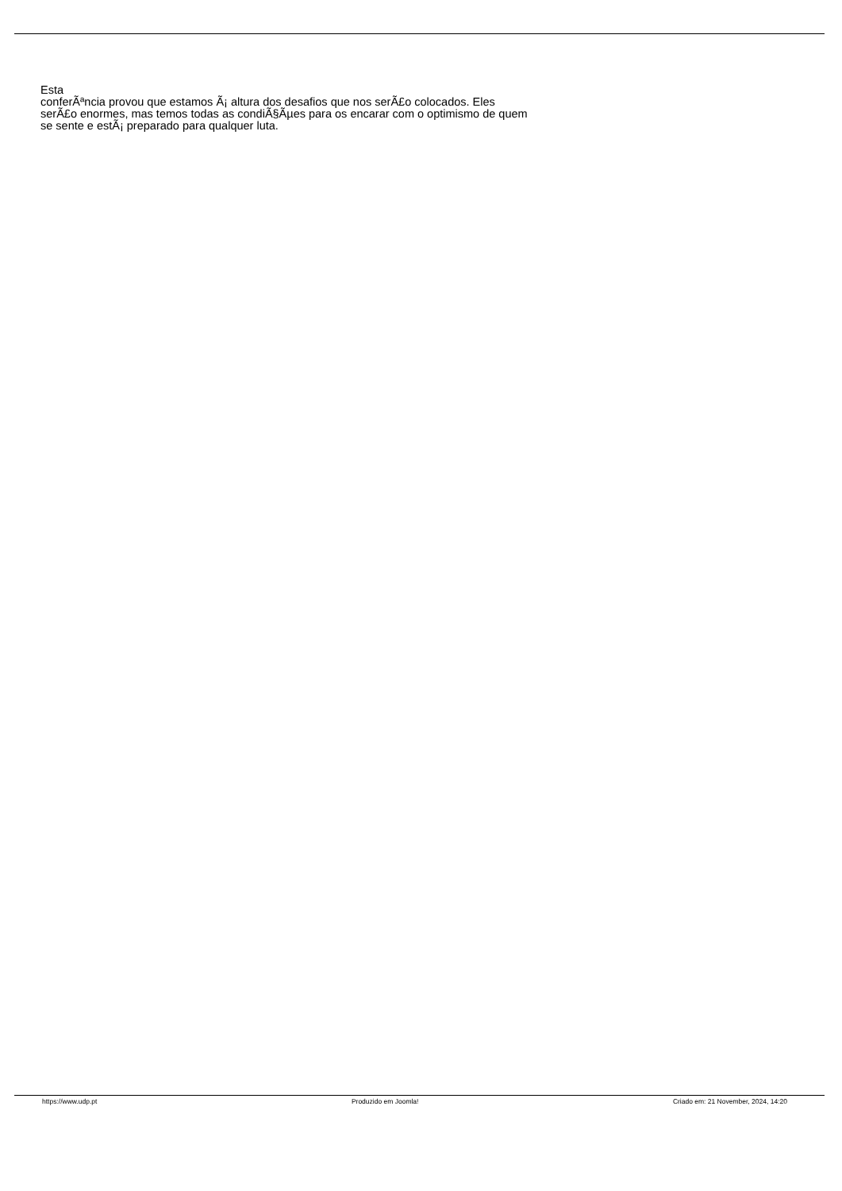Esta
conferÃªncia provou que estamos Ã¡ altura dos desafios que nos serÃ£o colocados. Eles
serÃ£o enormes, mas temos todas as condiÃ§Ãµes para os encarar com o optimismo de quem se sente e estÃ¡ preparado para qualquer luta.
https://www.udp.pt Produzido em Joomla! Criado em: 21 November, 2024, 14:20